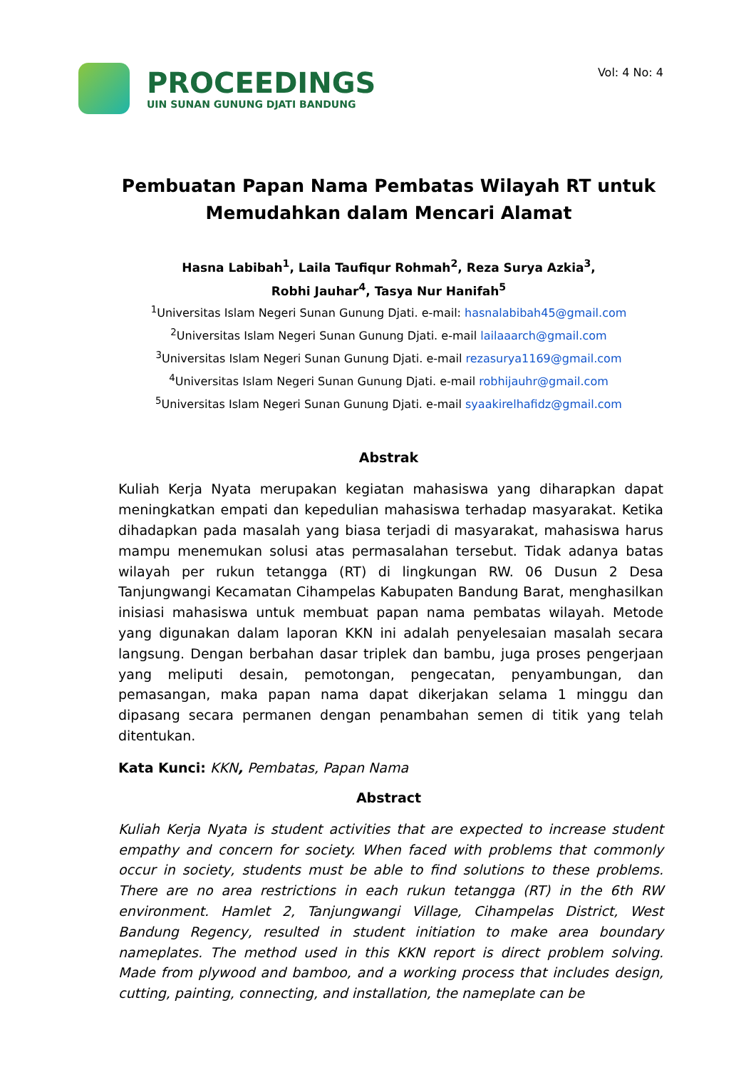PROCEEDINGS
UIN SUNAN GUNUNG DJATI BANDUNG
Vol: 4 No: 4
Pembuatan Papan Nama Pembatas Wilayah RT untuk Memudahkan dalam Mencari Alamat
Hasna Labibah<sup>1</sup>, Laila Taufiqur Rohmah<sup>2</sup>, Reza Surya Azkia<sup>3</sup>,
Robhi Jauhar<sup>4</sup>, Tasya Nur Hanifah<sup>5</sup>
<sup>1</sup> Universitas Islam Negeri Sunan Gunung Djati. e-mail: hasnalabibah45@gmail.com
<sup>2</sup> Universitas Islam Negeri Sunan Gunung Djati. e-mail lailaaarch@gmail.com
<sup>3</sup> Universitas Islam Negeri Sunan Gunung Djati. e-mail rezasurya1169@gmail.com
<sup>4</sup> Universitas Islam Negeri Sunan Gunung Djati. e-mail robhijauhr@gmail.com
<sup>5</sup> Universitas Islam Negeri Sunan Gunung Djati. e-mail syaakirelhafidz@gmail.com
Abstrak
Kuliah Kerja Nyata merupakan kegiatan mahasiswa yang diharapkan dapat meningkatkan empati dan kepedulian mahasiswa terhadap masyarakat. Ketika dihadapkan pada masalah yang biasa terjadi di masyarakat, mahasiswa harus mampu menemukan solusi atas permasalahan tersebut. Tidak adanya batas wilayah per rukun tetangga (RT) di lingkungan RW. 06 Dusun 2 Desa Tanjungwangi Kecamatan Cihampelas Kabupaten Bandung Barat, menghasilkan inisiasi mahasiswa untuk membuat papan nama pembatas wilayah. Metode yang digunakan dalam laporan KKN ini adalah penyelesaian masalah secara langsung. Dengan berbahan dasar triplek dan bambu, juga proses pengerjaan yang meliputi desain, pemotongan, pengecatan, penyambungan, dan pemasangan, maka papan nama dapat dikerjakan selama 1 minggu dan dipasang secara permanen dengan penambahan semen di titik yang telah ditentukan.
Kata Kunci: KKN, Pembatas, Papan Nama
Abstract
Kuliah Kerja Nyata is student activities that are expected to increase student empathy and concern for society. When faced with problems that commonly occur in society, students must be able to find solutions to these problems. There are no area restrictions in each rukun tetangga (RT) in the 6th RW environment. Hamlet 2, Tanjungwangi Village, Cihampelas District, West Bandung Regency, resulted in student initiation to make area boundary nameplates. The method used in this KKN report is direct problem solving. Made from plywood and bamboo, and a working process that includes design, cutting, painting, connecting, and installation, the nameplate can be